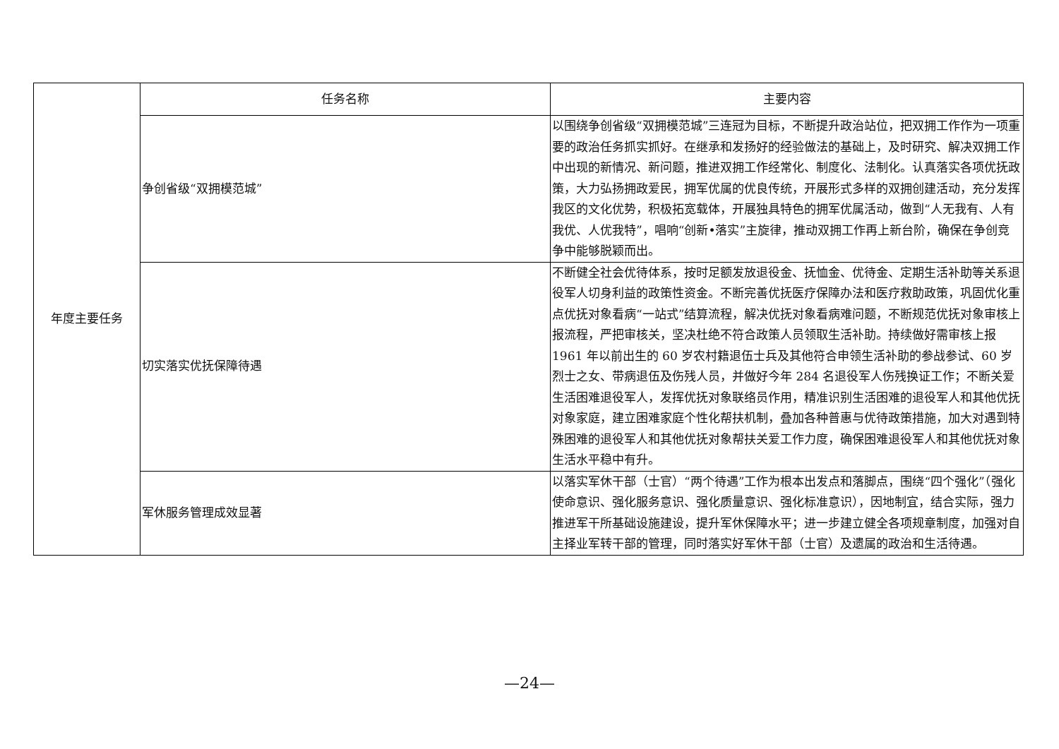| 年度主要任务 | 任务名称 | 主要内容 |
| | 争创省级“双拥模范城” | 以围绕争创省级“双拥模范城”三连冠为目标，不断提升政治站位，把双拥工作作为一项重要的政治任务抓实抓好。在继承和发扬好的经验做法的基础上，及时研究、解决双拥工作中出现的新情况、新问题，推进双拥工作经常化、制度化、法制化。认真落实各项优抚政策，大力弘扬拥政爱民，拥军优属的优良传统，开展形式多样的双拥创建活动，充分发挥我区的文化优势，积极拓宽载体，开展独具特色的拥军优属活动，做到“人无我有、人有我优、人优我特”，唱响“创新•落实”主旋律，推动双拥工作再上新台阶，确保在争创竞争中能够脱颖而出。 |
| | 切实落实优抚保障待遇 | 不断健全社会优待体系，按时足额发放退役金、抚恤金、优待金、定期生活补助等关系退役军人切身利益的政策性资金。不断完善优抚医疗保障办法和医疗救助政策，巩固优化重点优抚对象看病“一站式”结算流程，解决优抚对象看病难问题，不断规范优抚对象审核上报流程，严把审核关，坚决杜绝不符合政策人员领取生活补助。持续做好需审核上报 1961 年以前出生的 60 岁农村籍退伍士兵及其他符合申领生活补助的参战参试、60 岁烈士之女、带病退伍及伤残人员，并做好今年 284 名退役军人伤残换证工作；不断关爱生活困难退役军人，发挥优抚对象联络员作用，精准识别生活困难的退役军人和其他优抚对象家庭，建立困难家庭个性化帮扶机制，叠加各种普惠与优待政策措施，加大对遇到特殊困难的退役军人和其他优抚对象帮扶关爱工作力度，确保困难退役军人和其他优抚对象生活水平稳中有升。 |
| | 军休服务管理成效显著 | 以落实军休干部（士官）“两个待遇”工作为根本出发点和落脚点，围绕“四个强化”（强化使命意识、强化服务意识、强化质量意识、强化标准意识），因地制宜，结合实际，强力推进军干所基础设施建设，提升军休保障水平；进一步建立健全各项规章制度，加强对自主择业军转干部的管理，同时落实好军休干部（士官）及遗属的政治和生活待遇。 |
—24—